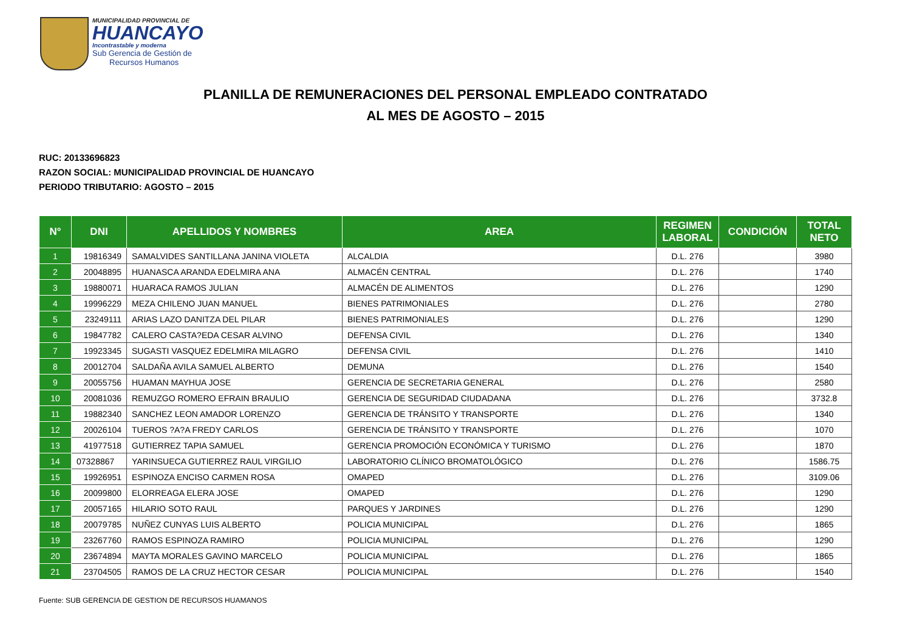MUNICIPALIDAD PROVINCIAL DE
HUANCAYO
Incontrastable y moderna
Sub Gerencia de Gestión de
Recursos Humanos
PLANILLA DE REMUNERACIONES DEL PERSONAL EMPLEADO CONTRATADO
AL MES DE AGOSTO – 2015
RUC: 20133696823
RAZON SOCIAL: MUNICIPALIDAD PROVINCIAL DE HUANCAYO
PERIODO TRIBUTARIO: AGOSTO – 2015
| N° | DNI | APELLIDOS Y NOMBRES | AREA | REGIMEN LABORAL | CONDICIÓN | TOTAL NETO |
| --- | --- | --- | --- | --- | --- | --- |
| 1 | 19816349 | SAMALVIDES SANTILLANA JANINA VIOLETA | ALCALDIA | D.L. 276 | | 3980 |
| 2 | 20048895 | HUANASCA ARANDA EDELMIRA ANA | ALMACÉN CENTRAL | D.L. 276 | | 1740 |
| 3 | 19880071 | HUARACA RAMOS JULIAN | ALMACÉN DE ALIMENTOS | D.L. 276 | | 1290 |
| 4 | 19996229 | MEZA CHILENO JUAN MANUEL | BIENES PATRIMONIALES | D.L. 276 | | 2780 |
| 5 | 23249111 | ARIAS LAZO DANITZA DEL PILAR | BIENES PATRIMONIALES | D.L. 276 | | 1290 |
| 6 | 19847782 | CALERO CASTA?EDA CESAR ALVINO | DEFENSA CIVIL | D.L. 276 | | 1340 |
| 7 | 19923345 | SUGASTI VASQUEZ EDELMIRA MILAGRO | DEFENSA CIVIL | D.L. 276 | | 1410 |
| 8 | 20012704 | SALDAÑA AVILA SAMUEL ALBERTO | DEMUNA | D.L. 276 | | 1540 |
| 9 | 20055756 | HUAMAN MAYHUA JOSE | GERENCIA DE SECRETARIA GENERAL | D.L. 276 | | 2580 |
| 10 | 20081036 | REMUZGO ROMERO EFRAIN BRAULIO | GERENCIA DE SEGURIDAD CIUDADANA | D.L. 276 | | 3732.8 |
| 11 | 19882340 | SANCHEZ LEON AMADOR LORENZO | GERENCIA DE TRÁNSITO Y TRANSPORTE | D.L. 276 | | 1340 |
| 12 | 20026104 | TUEROS ?A?A FREDY CARLOS | GERENCIA DE TRÁNSITO Y TRANSPORTE | D.L. 276 | | 1070 |
| 13 | 41977518 | GUTIERREZ TAPIA SAMUEL | GERENCIA PROMOCIÓN ECONÓMICA Y TURISMO | D.L. 276 | | 1870 |
| 14 | 07328867 | YARINSUECA GUTIERREZ RAUL VIRGILIO | LABORATORIO CLÍNICO BROMATOLÓGICO | D.L. 276 | | 1586.75 |
| 15 | 19926951 | ESPINOZA ENCISO CARMEN ROSA | OMAPED | D.L. 276 | | 3109.06 |
| 16 | 20099800 | ELORREAGA ELERA JOSE | OMAPED | D.L. 276 | | 1290 |
| 17 | 20057165 | HILARIO SOTO RAUL | PARQUES Y JARDINES | D.L. 276 | | 1290 |
| 18 | 20079785 | NUÑEZ CUNYAS LUIS ALBERTO | POLICIA MUNICIPAL | D.L. 276 | | 1865 |
| 19 | 23267760 | RAMOS ESPINOZA RAMIRO | POLICIA MUNICIPAL | D.L. 276 | | 1290 |
| 20 | 23674894 | MAYTA MORALES GAVINO MARCELO | POLICIA MUNICIPAL | D.L. 276 | | 1865 |
| 21 | 23704505 | RAMOS DE LA CRUZ HECTOR CESAR | POLICIA MUNICIPAL | D.L. 276 | | 1540 |
Fuente: SUB GERENCIA DE GESTION DE RECURSOS HUAMANOS